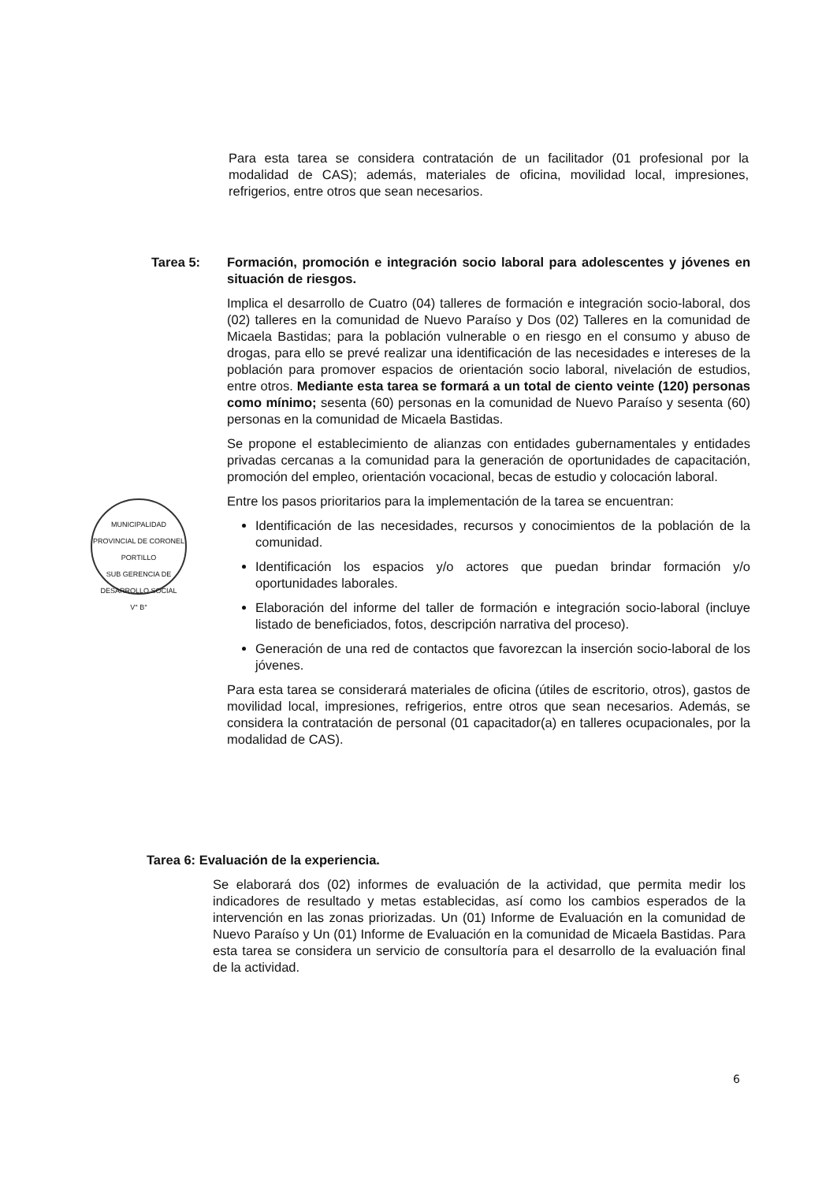Para esta tarea se considera contratación de un facilitador (01 profesional por la modalidad de CAS); además, materiales de oficina, movilidad local, impresiones, refrigerios, entre otros que sean necesarios.
Tarea 5: Formación, promoción e integración socio laboral para adolescentes y jóvenes en situación de riesgos.
Implica el desarrollo de Cuatro (04) talleres de formación e integración socio-laboral, dos (02) talleres en la comunidad de Nuevo Paraíso y Dos (02) Talleres en la comunidad de Micaela Bastidas; para la población vulnerable o en riesgo en el consumo y abuso de drogas, para ello se prevé realizar una identificación de las necesidades e intereses de la población para promover espacios de orientación socio laboral, nivelación de estudios, entre otros. Mediante esta tarea se formará a un total de ciento veinte (120) personas como mínimo; sesenta (60) personas en la comunidad de Nuevo Paraíso y sesenta (60) personas en la comunidad de Micaela Bastidas.
Se propone el establecimiento de alianzas con entidades gubernamentales y entidades privadas cercanas a la comunidad para la generación de oportunidades de capacitación, promoción del empleo, orientación vocacional, becas de estudio y colocación laboral.
Entre los pasos prioritarios para la implementación de la tarea se encuentran:
Identificación de las necesidades, recursos y conocimientos de la población de la comunidad.
Identificación los espacios y/o actores que puedan brindar formación y/o oportunidades laborales.
Elaboración del informe del taller de formación e integración socio-laboral (incluye listado de beneficiados, fotos, descripción narrativa del proceso).
Generación de una red de contactos que favorezcan la inserción socio-laboral de los jóvenes.
Para esta tarea se considerará materiales de oficina (útiles de escritorio, otros), gastos de movilidad local, impresiones, refrigerios, entre otros que sean necesarios. Además, se considera la contratación de personal (01 capacitador(a) en talleres ocupacionales, por la modalidad de CAS).
MUNICIPALIDAD PROVINCIAL DE CORONEL PORTILLO
SUB GERENCIA DE DESARROLLO SOCIAL
V° B°
Tarea 6: Evaluación de la experiencia.
Se elaborará dos (02) informes de evaluación de la actividad, que permita medir los indicadores de resultado y metas establecidas, así como los cambios esperados de la intervención en las zonas priorizadas. Un (01) Informe de Evaluación en la comunidad de Nuevo Paraíso y Un (01) Informe de Evaluación en la comunidad de Micaela Bastidas. Para esta tarea se considera un servicio de consultoría para el desarrollo de la evaluación final de la actividad.
6